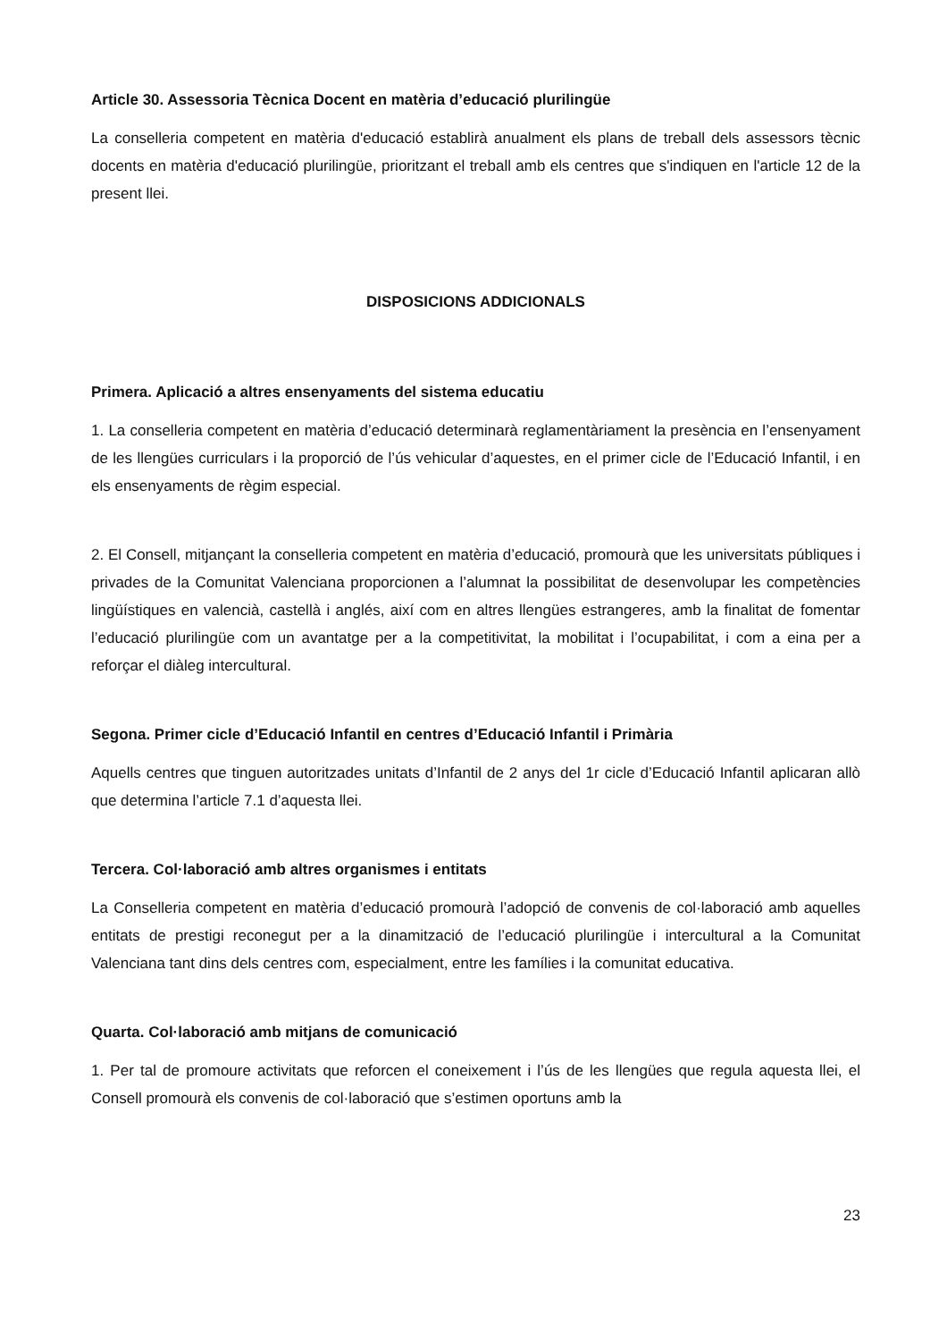Article 30. Assessoria Tècnica Docent en matèria d’educació plurilingüe
La conselleria competent en matèria d'educació establirà anualment els plans de treball dels assessors tècnic docents en matèria d'educació plurilingüe, prioritzant el treball amb els centres que s'indiquen en l'article 12 de la present llei.
DISPOSICIONS ADDICIONALS
Primera. Aplicació a altres ensenyaments del sistema educatiu
1. La conselleria competent en matèria d’educació determinarà reglamentàriament la presència en l’ensenyament de les llengües curriculars i la proporció de l’ús vehicular d’aquestes, en el primer cicle de l’Educació Infantil, i en els ensenyaments de règim especial.
2. El Consell, mitjançant la conselleria competent en matèria d’educació, promourà que les universitats públiques i privades de la Comunitat Valenciana proporcionen a l’alumnat la possibilitat de desenvolupar les competències lingüístiques en valencià, castellà i anglés, així com en altres llengües estrangeres, amb la finalitat de fomentar l’educació plurilingüe com un avantatge per a la competitivitat, la mobilitat i l’ocupabilitat, i com a eina per a reforçar el diàleg intercultural.
Segona. Primer cicle d’Educació Infantil en centres d’Educació Infantil i Primària
Aquells centres que tinguen autoritzades unitats d’Infantil de 2 anys del 1r cicle d’Educació Infantil aplicaran allò que determina l’article 7.1 d’aquesta llei.
Tercera. Col·laboració amb altres organismes i entitats
La Conselleria competent en matèria d’educació promourà l’adopció de convenis de col·laboració amb aquelles entitats de prestigi reconegut per a la dinamització de l’educació plurilingüe i intercultural a la Comunitat Valenciana tant dins dels centres com, especialment, entre les famílies i la comunitat educativa.
Quarta. Col·laboració amb mitjans de comunicació
1. Per tal de promoure activitats que reforcen el coneixement i l’ús de les llengües que regula aquesta llei, el Consell promourà els convenis de col·laboració que s’estimen oportuns amb la
23